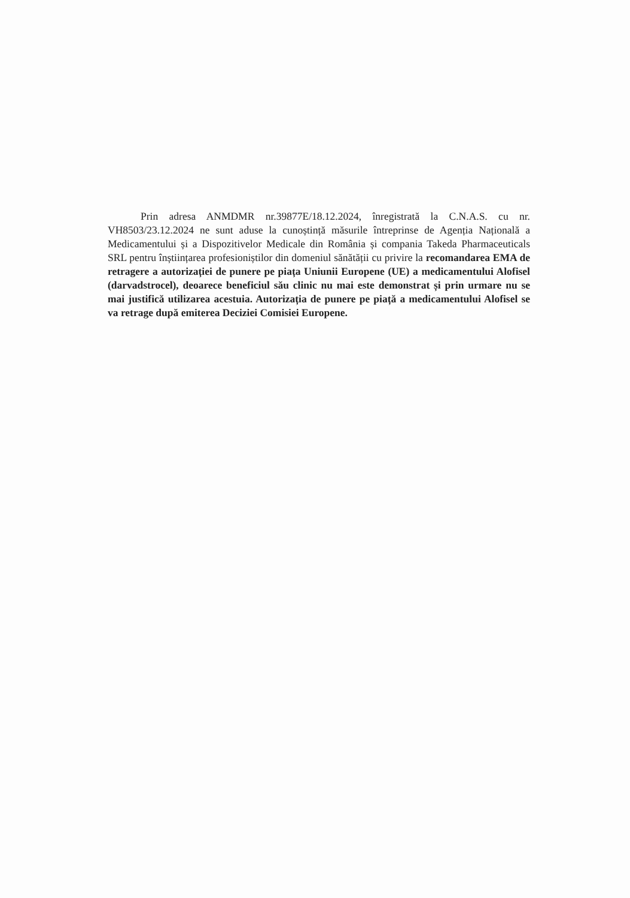Prin adresa ANMDMR nr.39877E/18.12.2024, înregistrată la C.N.A.S. cu nr. VH8503/23.12.2024 ne sunt aduse la cunoștință măsurile întreprinse de Agenția Națională a Medicamentului și a Dispozitivelor Medicale din România și compania Takeda Pharmaceuticals SRL pentru înștiințarea profesioniștilor din domeniul sănătății cu privire la recomandarea EMA de retragere a autorizației de punere pe piața Uniunii Europene (UE) a medicamentului Alofisel (darvadstrocel), deoarece beneficiul său clinic nu mai este demonstrat și prin urmare nu se mai justifică utilizarea acestuia. Autorizația de punere pe piață a medicamentului Alofisel se va retrage după emiterea Deciziei Comisiei Europene.